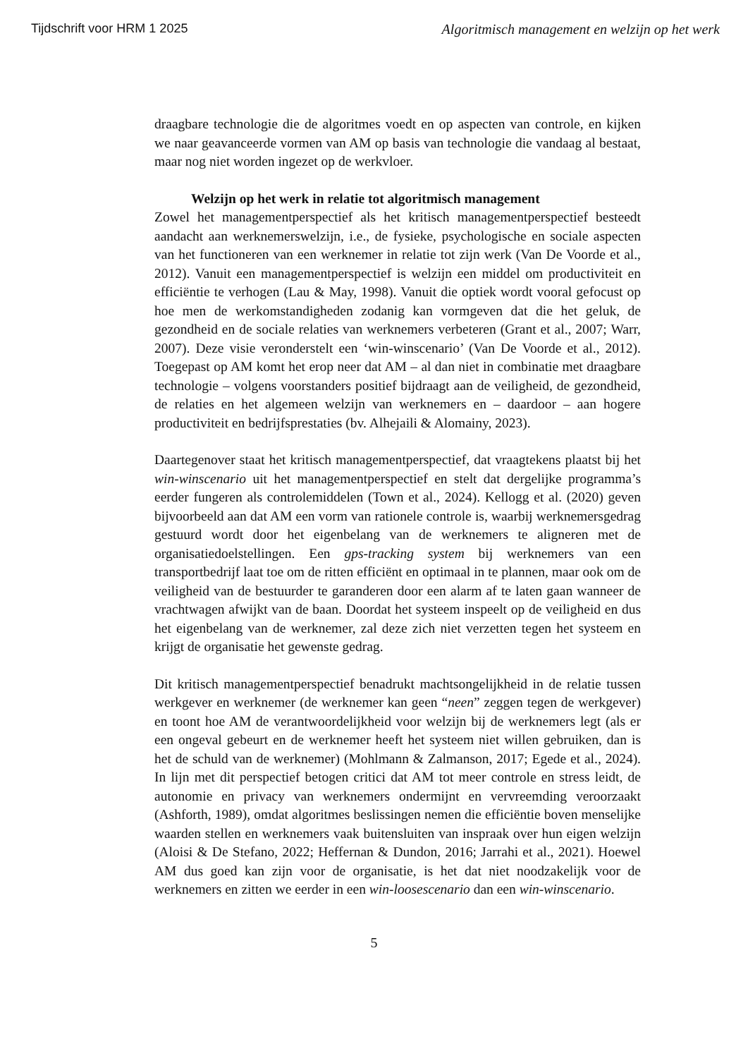Tijdschrift voor HRM 1 2025 Algoritmisch management en welzijn op het werk
draagbare technologie die de algoritmes voedt en op aspecten van controle, en kijken we naar geavanceerde vormen van AM op basis van technologie die vandaag al bestaat, maar nog niet worden ingezet op de werkvloer.
Welzijn op het werk in relatie tot algoritmisch management
Zowel het managementperspectief als het kritisch managementperspectief besteedt aandacht aan werknemerswelzijn, i.e., de fysieke, psychologische en sociale aspecten van het functioneren van een werknemer in relatie tot zijn werk (Van De Voorde et al., 2012). Vanuit een managementperspectief is welzijn een middel om productiviteit en efficiëntie te verhogen (Lau & May, 1998). Vanuit die optiek wordt vooral gefocust op hoe men de werkomstandigheden zodanig kan vormgeven dat die het geluk, de gezondheid en de sociale relaties van werknemers verbeteren (Grant et al., 2007; Warr, 2007). Deze visie veronderstelt een ‘win-winscenario’ (Van De Voorde et al., 2012). Toegepast op AM komt het erop neer dat AM – al dan niet in combinatie met draagbare technologie – volgens voorstanders positief bijdraagt aan de veiligheid, de gezondheid, de relaties en het algemeen welzijn van werknemers en – daardoor – aan hogere productiviteit en bedrijfsprestaties (bv. Alhejaili & Alomainy, 2023).
Daartegenover staat het kritisch managementperspectief, dat vraagtekens plaatst bij het win-winscenario uit het managementperspectief en stelt dat dergelijke programma’s eerder fungeren als controlemiddelen (Town et al., 2024). Kellogg et al. (2020) geven bijvoorbeeld aan dat AM een vorm van rationele controle is, waarbij werknemersgedrag gestuurd wordt door het eigenbelang van de werknemers te aligneren met de organisatiedoelstellingen. Een gps-tracking system bij werknemers van een transportbedrijf laat toe om de ritten efficiënt en optimaal in te plannen, maar ook om de veiligheid van de bestuurder te garanderen door een alarm af te laten gaan wanneer de vrachtwagen afwijkt van de baan. Doordat het systeem inspeelt op de veiligheid en dus het eigenbelang van de werknemer, zal deze zich niet verzetten tegen het systeem en krijgt de organisatie het gewenste gedrag.
Dit kritisch managementperspectief benadrukt machtsongelijkheid in de relatie tussen werkgever en werknemer (de werknemer kan geen “neen” zeggen tegen de werkgever) en toont hoe AM de verantwoordelijkheid voor welzijn bij de werknemers legt (als er een ongeval gebeurt en de werknemer heeft het systeem niet willen gebruiken, dan is het de schuld van de werknemer) (Mohlmann & Zalmanson, 2017; Egede et al., 2024). In lijn met dit perspectief betogen critici dat AM tot meer controle en stress leidt, de autonomie en privacy van werknemers ondermijnt en vervreemding veroorzaakt (Ashforth, 1989), omdat algoritmes beslissingen nemen die efficiëntie boven menselijke waarden stellen en werknemers vaak buitensluiten van inspraak over hun eigen welzijn (Aloisi & De Stefano, 2022; Heffernan & Dundon, 2016; Jarrahi et al., 2021). Hoewel AM dus goed kan zijn voor de organisatie, is het dat niet noodzakelijk voor de werknemers en zitten we eerder in een win-loosescenario dan een win-winscenario.
5